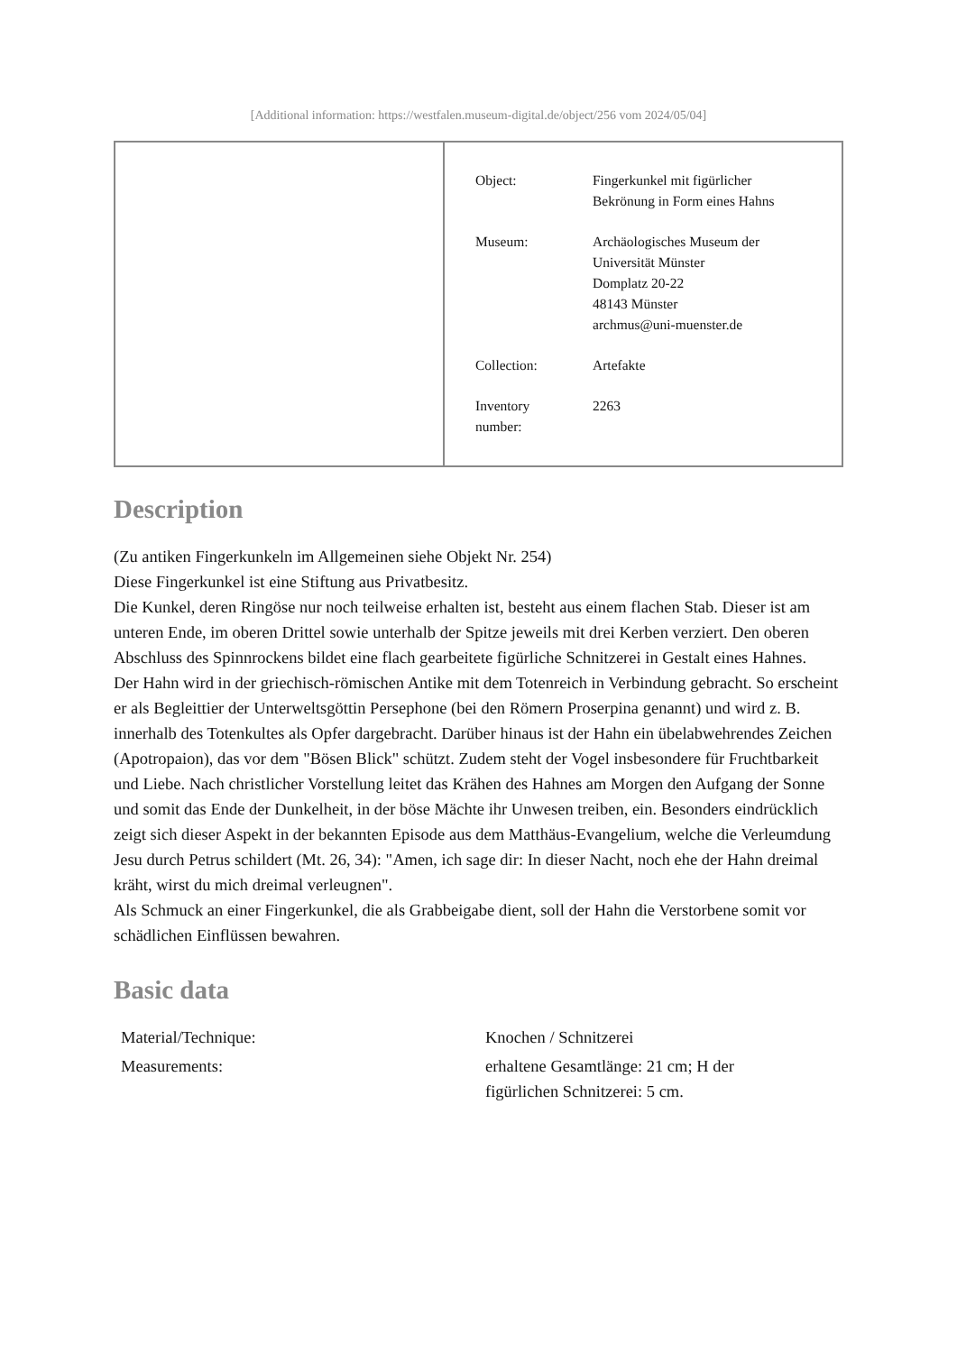[Additional information: https://westfalen.museum-digital.de/object/256 vom 2024/05/04]
| Object: | Fingerkunkel mit figürlicher Bekrönung in Form eines Hahns |
| Museum: | Archäologisches Museum der Universität Münster Domplatz 20-22 48143 Münster archmus@uni-muenster.de |
| Collection: | Artefakte |
| Inventory number: | 2263 |
Description
(Zu antiken Fingerkunkeln im Allgemeinen siehe Objekt Nr. 254)
Diese Fingerkunkel ist eine Stiftung aus Privatbesitz.
Die Kunkel, deren Ringöse nur noch teilweise erhalten ist, besteht aus einem flachen Stab. Dieser ist am unteren Ende, im oberen Drittel sowie unterhalb der Spitze jeweils mit drei Kerben verziert. Den oberen Abschluss des Spinnrockens bildet eine flach gearbeitete figürliche Schnitzerei in Gestalt eines Hahnes.
Der Hahn wird in der griechisch-römischen Antike mit dem Totenreich in Verbindung gebracht. So erscheint er als Begleittier der Unterweltsgöttin Persephone (bei den Römern Proserpina genannt) und wird z. B. innerhalb des Totenkultes als Opfer dargebracht. Darüber hinaus ist der Hahn ein übelabwehrendes Zeichen (Apotropaion), das vor dem "Bösen Blick" schützt. Zudem steht der Vogel insbesondere für Fruchtbarkeit und Liebe. Nach christlicher Vorstellung leitet das Krähen des Hahnes am Morgen den Aufgang der Sonne und somit das Ende der Dunkelheit, in der böse Mächte ihr Unwesen treiben, ein. Besonders eindrücklich zeigt sich dieser Aspekt in der bekannten Episode aus dem Matthäus-Evangelium, welche die Verleumdung Jesu durch Petrus schildert (Mt. 26, 34): "Amen, ich sage dir: In dieser Nacht, noch ehe der Hahn dreimal kräht, wirst du mich dreimal verleugnen".
Als Schmuck an einer Fingerkunkel, die als Grabbeigabe dient, soll der Hahn die Verstorbene somit vor schädlichen Einflüssen bewahren.
Basic data
| Material/Technique: | Knochen / Schnitzerei |
| Measurements: | erhaltene Gesamtlänge: 21 cm; H der figürlichen Schnitzerei: 5 cm. |